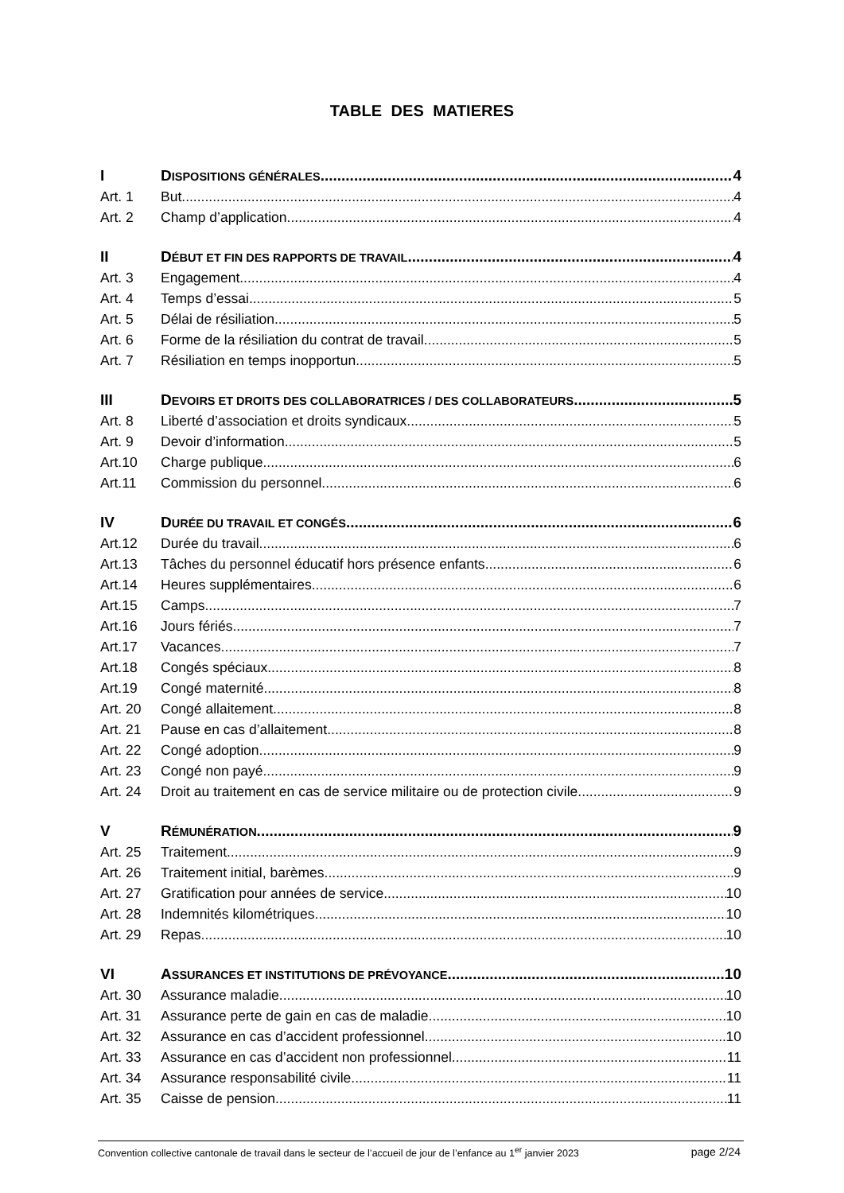TABLE DES MATIERES
I DISPOSITIONS GÉNÉRALES 4
Art. 1 But 4
Art. 2 Champ d’application 4
II DÉBUT ET FIN DES RAPPORTS DE TRAVAIL 4
Art. 3 Engagement 4
Art. 4 Temps d’essai 5
Art. 5 Délai de résiliation 5
Art. 6 Forme de la résiliation du contrat de travail 5
Art. 7 Résiliation en temps inopportun 5
III DEVOIRS ET DROITS DES COLLABORATRICES / DES COLLABORATEURS 5
Art. 8 Liberté d’association et droits syndicaux 5
Art. 9 Devoir d’information 5
Art.10 Charge publique 6
Art.11 Commission du personnel 6
IV DURÉE DU TRAVAIL ET CONGÉS 6
Art.12 Durée du travail 6
Art.13 Tâches du personnel éducatif hors présence enfants 6
Art.14 Heures supplémentaires 6
Art.15 Camps 7
Art.16 Jours fériés 7
Art.17 Vacances 7
Art.18 Congés spéciaux 8
Art.19 Congé maternité 8
Art. 20 Congé allaitement 8
Art. 21 Pause en cas d’allaitement 8
Art. 22 Congé adoption 9
Art. 23 Congé non payé 9
Art. 24 Droit au traitement en cas de service militaire ou de protection civile 9
V RÉMUNÉRATION 9
Art. 25 Traitement 9
Art. 26 Traitement initial, barèmes 9
Art. 27 Gratification pour années de service 10
Art. 28 Indemnités kilométriques 10
Art. 29 Repas 10
VI ASSURANCES ET INSTITUTIONS DE PRÉVOYANCE 10
Art. 30 Assurance maladie 10
Art. 31 Assurance perte de gain en cas de maladie 10
Art. 32 Assurance en cas d’accident professionnel 10
Art. 33 Assurance en cas d’accident non professionnel 11
Art. 34 Assurance responsabilité civile 11
Art. 35 Caisse de pension 11
Convention collective cantonale de travail dans le secteur de l’accueil de jour de l’enfance au 1<sup>er</sup> janvier 2023 page 2/24